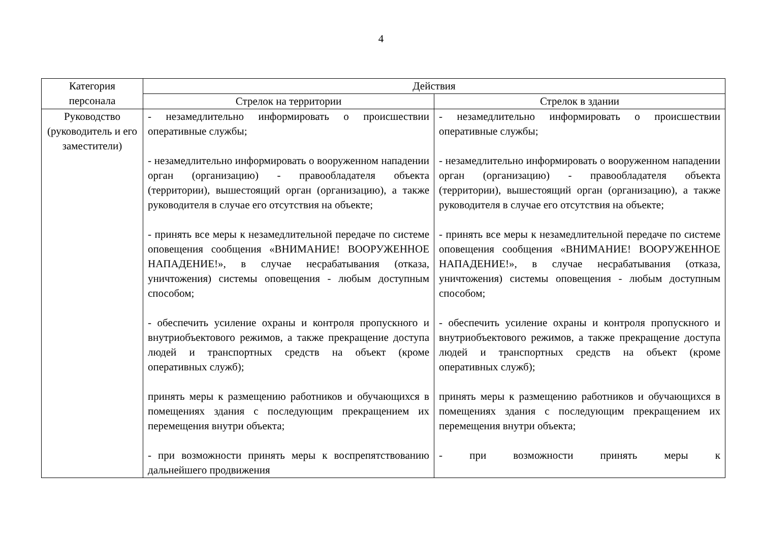4
| Категория персонала | Действия | |
| --- | --- | --- |
| | Стрелок на территории | Стрелок в здании |
| Руководство (руководитель и его заместители) | - незамедлительно информировать о происшествии оперативные службы; - незамедлительно информировать о вооруженном нападении орган (организацию) - правообладателя объекта (территории), вышестоящий орган (организацию), а также руководителя в случае его отсутствия на объекте; - принять все меры к незамедлительной передаче по системе оповещения сообщения «ВНИМАНИЕ! ВООРУЖЕННОЕ НАПАДЕНИЕ!», в случае несрабатывания (отказа, уничтожения) системы оповещения - любым доступным способом; - обеспечить усиление охраны и контроля пропускного и внутриобъектового режимов, а также прекращение доступа людей и транспортных средств на объект (кроме оперативных служб); принять меры к размещению работников и обучающихся в помещениях здания с последующим прекращением их перемещения внутри объекта; - при возможности принять меры к воспрепятствованию дальнейшего продвижения | - незамедлительно информировать о происшествии оперативные службы; - незамедлительно информировать о вооруженном нападении орган (организацию) - правообладателя объекта (территории), вышестоящий орган (организацию), а также руководителя в случае его отсутствия на объекте; - принять все меры к незамедлительной передаче по системе оповещения сообщения «ВНИМАНИЕ! ВООРУЖЕННОЕ НАПАДЕНИЕ!», в случае несрабатывания (отказа, уничтожения) системы оповещения - любым доступным способом; - обеспечить усиление охраны и контроля пропускного и внутриобъектового режимов, а также прекращение доступа людей и транспортных средств на объект (кроме оперативных служб); принять меры к размещению работников и обучающихся в помещениях здания с последующим прекращением их перемещения внутри объекта; - при возможности принять меры к |